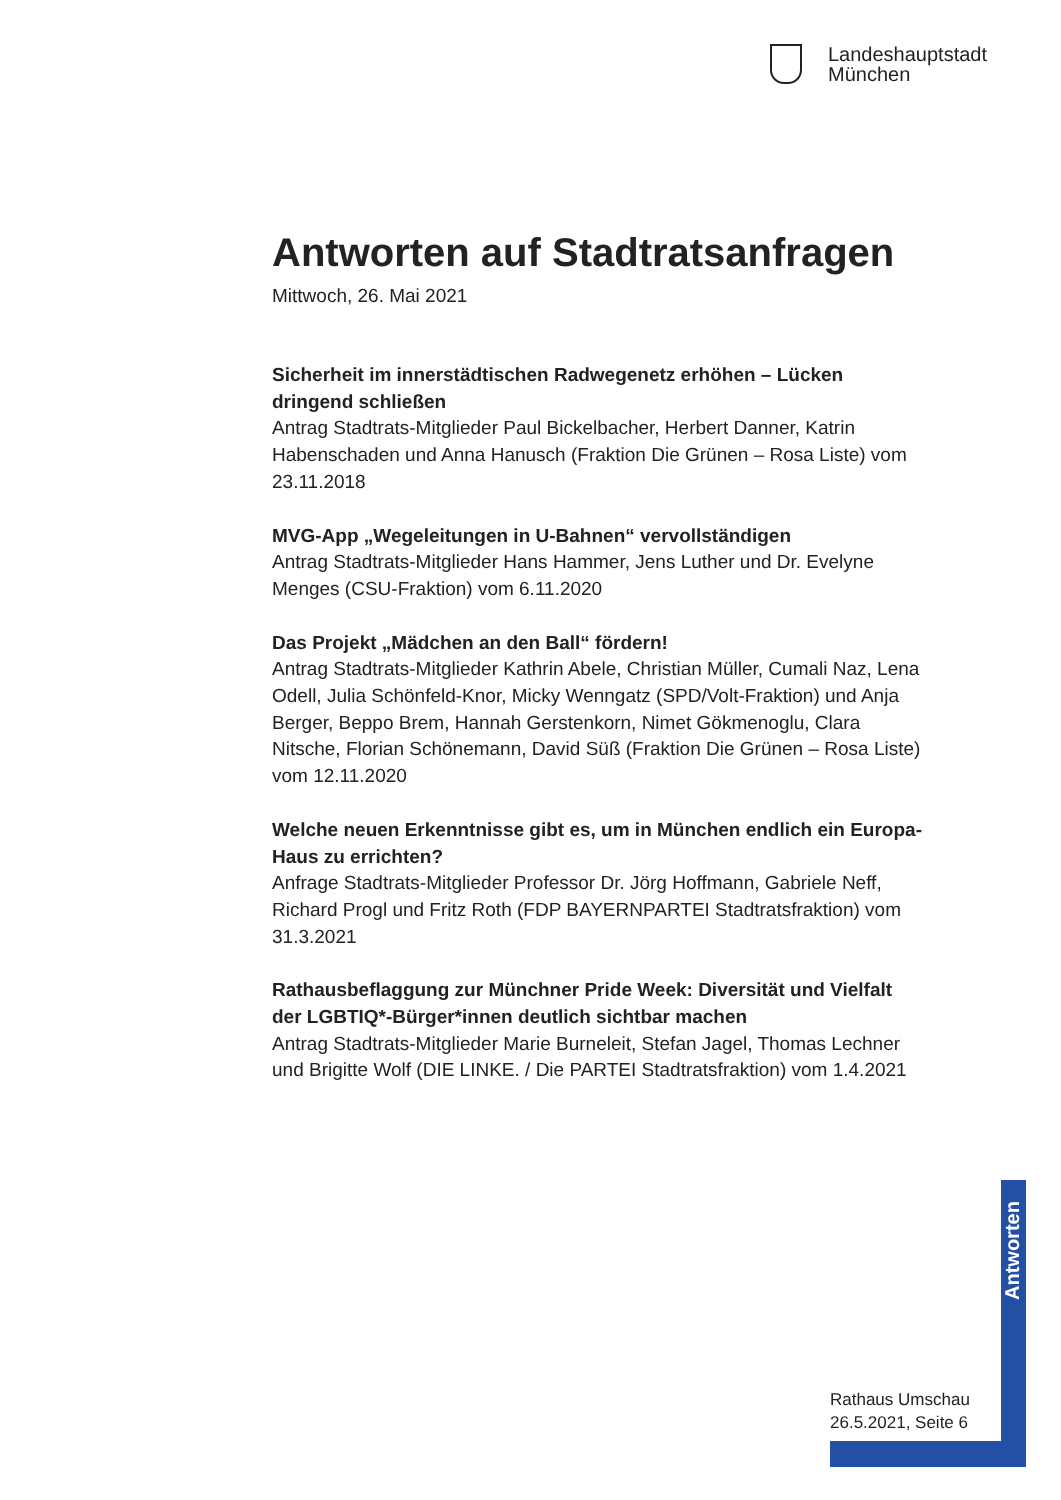Landeshauptstadt
München
Antworten auf Stadtratsanfragen
Mittwoch, 26. Mai 2021
Sicherheit im innerstädtischen Radwegenetz erhöhen – Lücken dringend schließen
Antrag Stadtrats-Mitglieder Paul Bickelbacher, Herbert Danner, Katrin Habenschaden und Anna Hanusch (Fraktion Die Grünen – Rosa Liste) vom 23.11.2018
MVG-App „Wegeleitungen in U-Bahnen“ vervollständigen
Antrag Stadtrats-Mitglieder Hans Hammer, Jens Luther und Dr. Evelyne Menges (CSU-Fraktion) vom 6.11.2020
Das Projekt „Mädchen an den Ball“ fördern!
Antrag Stadtrats-Mitglieder Kathrin Abele, Christian Müller, Cumali Naz, Lena Odell, Julia Schönfeld-Knor, Micky Wenngatz (SPD/Volt-Fraktion) und Anja Berger, Beppo Brem, Hannah Gerstenkorn, Nimet Gökmenoglu, Clara Nitsche, Florian Schönemann, David Süß (Fraktion Die Grünen – Rosa Liste) vom 12.11.2020
Welche neuen Erkenntnisse gibt es, um in München endlich ein Europa-Haus zu errichten?
Anfrage Stadtrats-Mitglieder Professor Dr. Jörg Hoffmann, Gabriele Neff, Richard Progl und Fritz Roth (FDP BAYERNPARTEI Stadtratsfraktion) vom 31.3.2021
Rathausbeflaggung zur Münchner Pride Week: Diversität und Vielfalt der LGBTIQ*-Bürger*innen deutlich sichtbar machen
Antrag Stadtrats-Mitglieder Marie Burneleit, Stefan Jagel, Thomas Lechner und Brigitte Wolf (DIE LINKE. / Die PARTEI Stadtratsfraktion) vom 1.4.2021
Antworten
Rathaus Umschau
26.5.2021, Seite 6